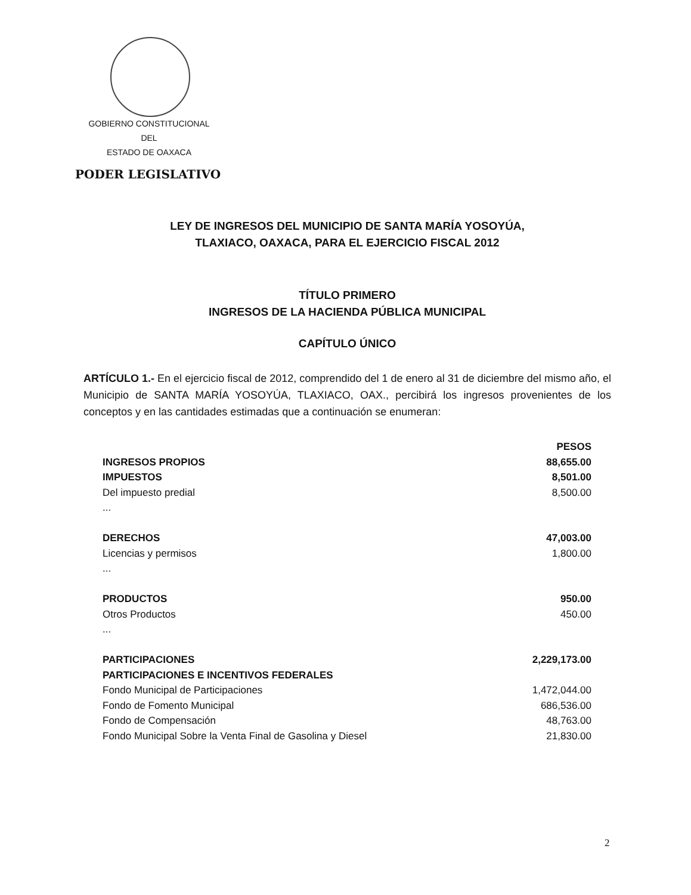GOBIERNO CONSTITUCIONAL
DEL
ESTADO DE OAXACA
PODER LEGISLATIVO
LEY DE INGRESOS DEL MUNICIPIO DE SANTA MARÍA YOSOYÚA,
TLAXIACO, OAXACA, PARA EL EJERCICIO FISCAL 2012
TÍTULO PRIMERO
INGRESOS DE LA HACIENDA PÚBLICA MUNICIPAL
CAPÍTULO ÚNICO
ARTÍCULO 1.- En el ejercicio fiscal de 2012, comprendido del 1 de enero al 31 de diciembre del mismo año, el Municipio de SANTA MARÍA YOSOYÚA, TLAXIACO, OAX., percibirá los ingresos provenientes de los conceptos y en las cantidades estimadas que a continuación se enumeran:
| | PESOS |
| --- | --- |
| INGRESOS PROPIOS | 88,655.00 |
| IMPUESTOS | 8,501.00 |
| Del impuesto predial | 8,500.00 |
| ... | |
| DERECHOS | 47,003.00 |
| Licencias y permisos | 1,800.00 |
| ... | |
| PRODUCTOS | 950.00 |
| Otros Productos | 450.00 |
| ... | |
| PARTICIPACIONES | 2,229,173.00 |
| PARTICIPACIONES E INCENTIVOS FEDERALES | |
| Fondo Municipal de Participaciones | 1,472,044.00 |
| Fondo de Fomento Municipal | 686,536.00 |
| Fondo de Compensación | 48,763.00 |
| Fondo Municipal Sobre la Venta Final de Gasolina y Diesel | 21,830.00 |
2